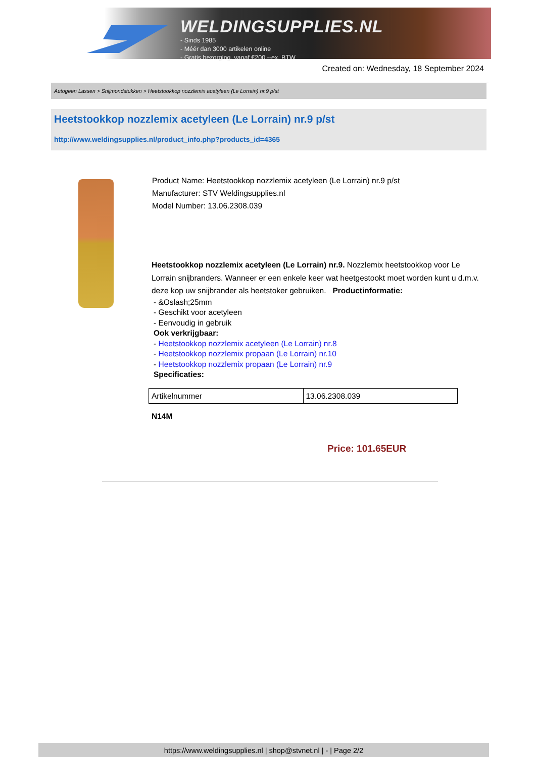WELDINGSUPPLIES.NL
- Sinds 1985
- Méér dan 3000 artikelen online
- Gratis bezorging, vanaf €200,--ex. BTW
Created on: Wednesday, 18 September 2024
Autogeen Lassen > Snijmondstukken > Heetstookkop nozzlemix acetyleen (Le Lorrain) nr.9 p/st
Heetstookkop nozzlemix acetyleen (Le Lorrain) nr.9 p/st
http://www.weldingsupplies.nl/product_info.php?products_id=4365
Product Name: Heetstookkop nozzlemix acetyleen (Le Lorrain) nr.9 p/st
Manufacturer: STV Weldingsupplies.nl
Model Number: 13.06.2308.039
Heetstookkop nozzlemix acetyleen (Le Lorrain) nr.9. Nozzlemix heetstookkop voor Le Lorrain snijbranders. Wanneer er een enkele keer wat heetgestookt moet worden kunt u d.m.v. deze kop uw snijbrander als heetstoker gebruiken. Productinformatie:
- &Oslash;25mm
- Geschikt voor acetyleen
- Eenvoudig in gebruik
Ook verkrijgbaar:
- Heetstookkop nozzlemix acetyleen (Le Lorrain) nr.8
- Heetstookkop nozzlemix propaan (Le Lorrain) nr.10
- Heetstookkop nozzlemix propaan (Le Lorrain) nr.9
Specificaties:
| Artikelnummer | 13.06.2308.039 |
N14M
Price: 101.65EUR
https://www.weldingsupplies.nl | shop@stvnet.nl | - | Page 2/2